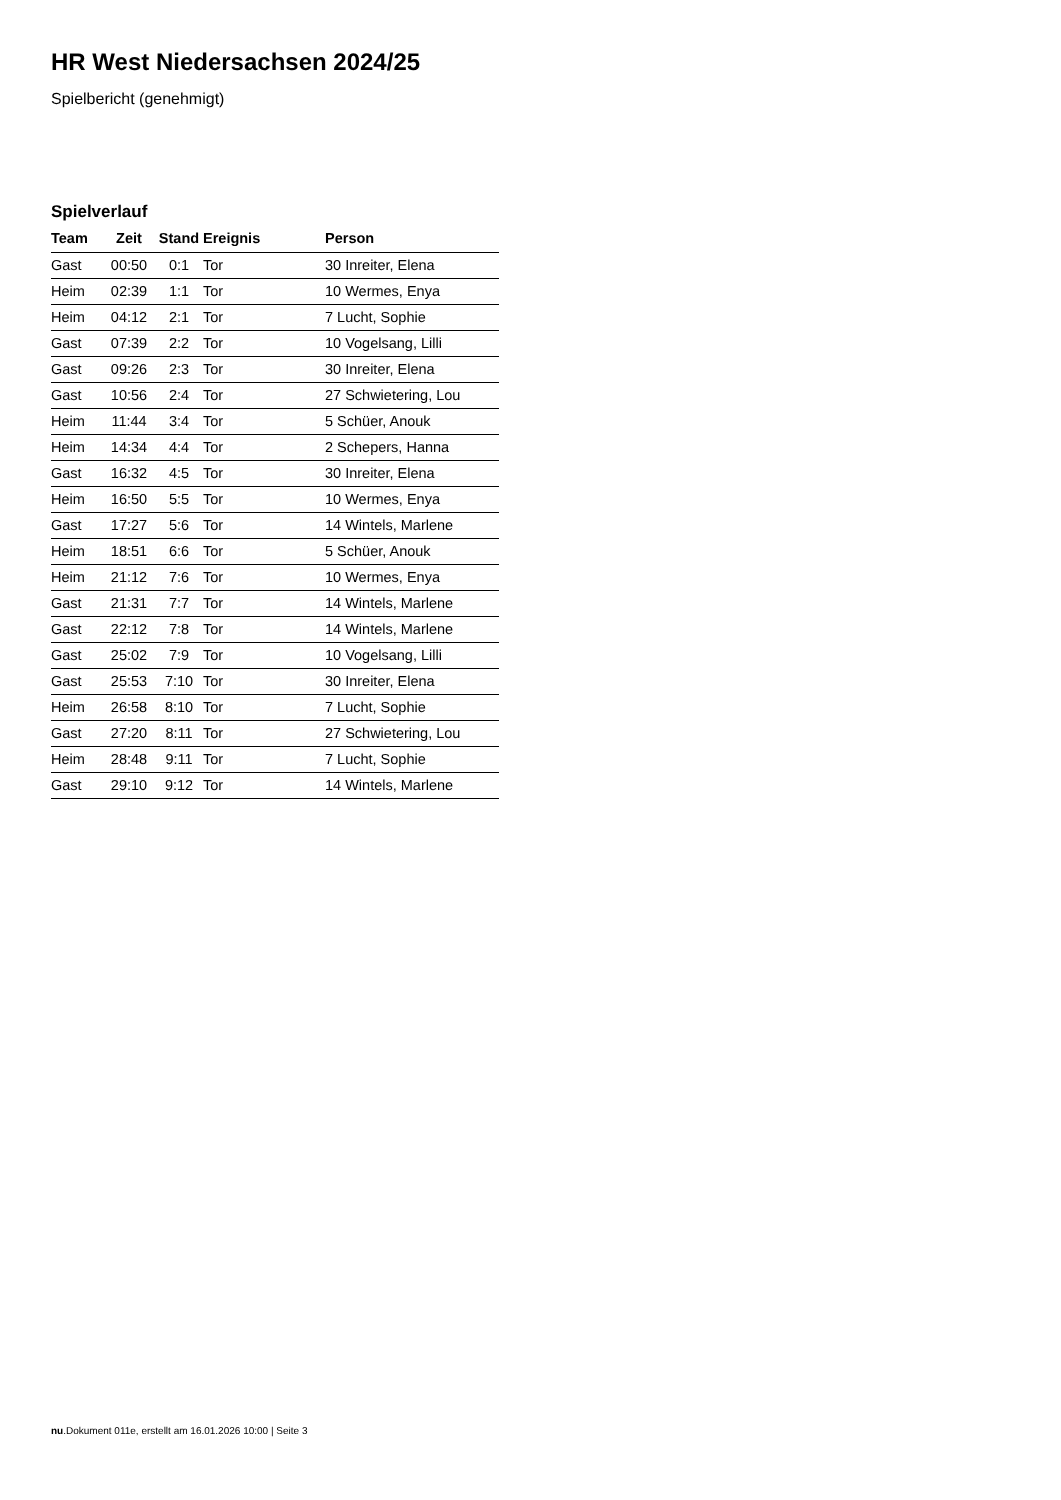HR West Niedersachsen 2024/25
Spielbericht (genehmigt)
Spielverlauf
| Team | Zeit | Stand | Ereignis | Person |
| --- | --- | --- | --- | --- |
| Gast | 00:50 | 0:1 | Tor | 30 Inreiter, Elena |
| Heim | 02:39 | 1:1 | Tor | 10 Wermes, Enya |
| Heim | 04:12 | 2:1 | Tor | 7 Lucht, Sophie |
| Gast | 07:39 | 2:2 | Tor | 10 Vogelsang, Lilli |
| Gast | 09:26 | 2:3 | Tor | 30 Inreiter, Elena |
| Gast | 10:56 | 2:4 | Tor | 27 Schwietering, Lou |
| Heim | 11:44 | 3:4 | Tor | 5 Schüer, Anouk |
| Heim | 14:34 | 4:4 | Tor | 2 Schepers, Hanna |
| Gast | 16:32 | 4:5 | Tor | 30 Inreiter, Elena |
| Heim | 16:50 | 5:5 | Tor | 10 Wermes, Enya |
| Gast | 17:27 | 5:6 | Tor | 14 Wintels, Marlene |
| Heim | 18:51 | 6:6 | Tor | 5 Schüer, Anouk |
| Heim | 21:12 | 7:6 | Tor | 10 Wermes, Enya |
| Gast | 21:31 | 7:7 | Tor | 14 Wintels, Marlene |
| Gast | 22:12 | 7:8 | Tor | 14 Wintels, Marlene |
| Gast | 25:02 | 7:9 | Tor | 10 Vogelsang, Lilli |
| Gast | 25:53 | 7:10 | Tor | 30 Inreiter, Elena |
| Heim | 26:58 | 8:10 | Tor | 7 Lucht, Sophie |
| Gast | 27:20 | 8:11 | Tor | 27 Schwietering, Lou |
| Heim | 28:48 | 9:11 | Tor | 7 Lucht, Sophie |
| Gast | 29:10 | 9:12 | Tor | 14 Wintels, Marlene |
nu.Dokument 011e, erstellt am 16.01.2026 10:00 | Seite 3